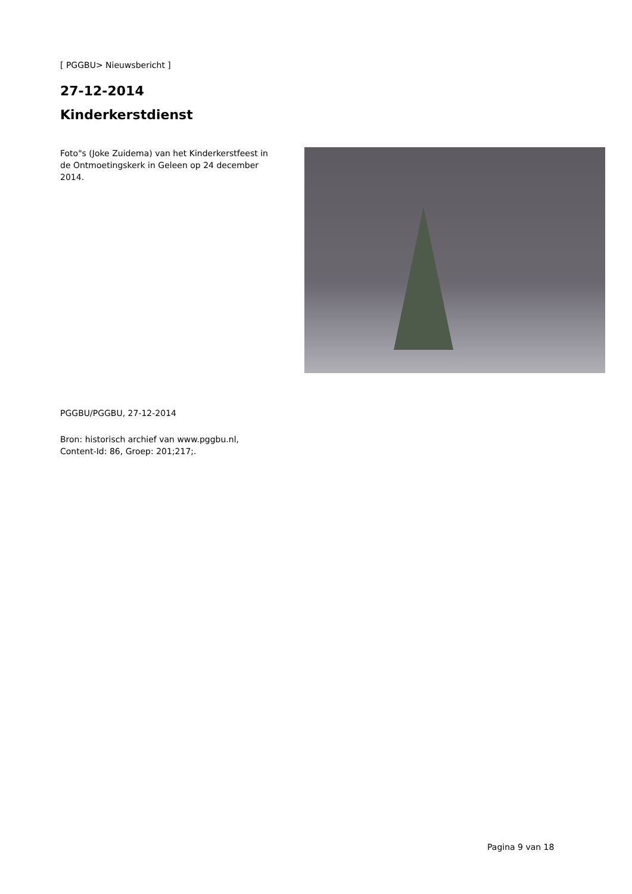[ PGGBU> Nieuwsbericht ]
27-12-2014
Kinderkerstdienst
Foto"s (Joke Zuidema) van het Kinderkerstfeest in de Ontmoetingskerk in Geleen op 24 december 2014.
PGGBU/PGGBU, 27-12-2014
Bron: historisch archief van www.pggbu.nl,
Content-Id: 86, Groep: 201;217;.
Pagina 9 van 18